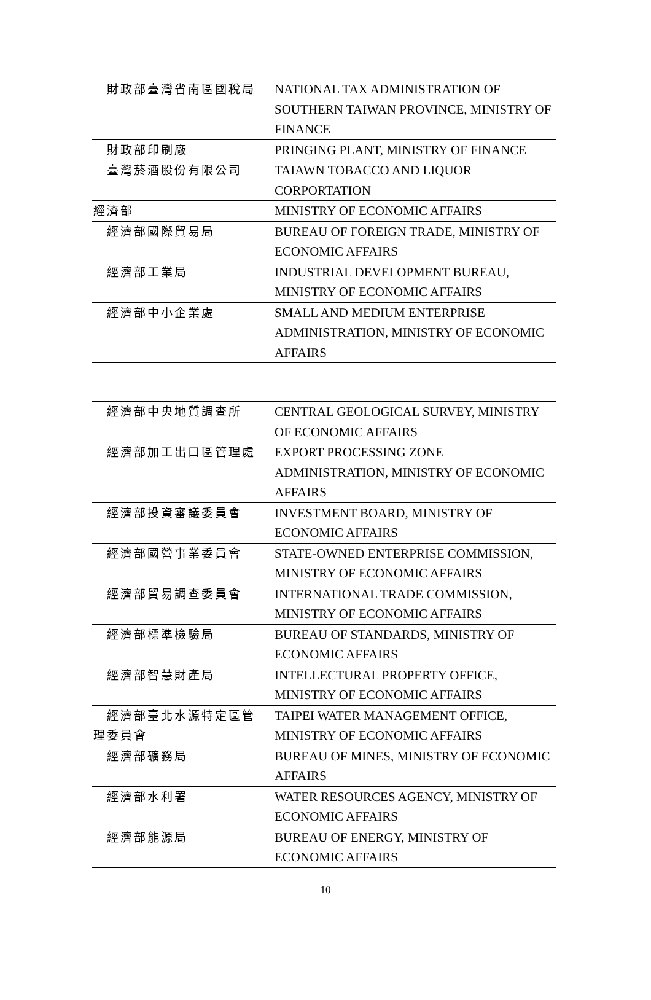| 財政部臺灣省南區國稅局 | NATIONAL TAX ADMINISTRATION OF SOUTHERN TAIWAN PROVINCE, MINISTRY OF FINANCE |
| 財政部印刷廠 | PRINGING PLANT, MINISTRY OF FINANCE |
| 臺灣菸酒股份有限公司 | TAIAWN TOBACCO AND LIQUOR CORPORTATION |
| 經濟部 | MINISTRY OF ECONOMIC AFFAIRS |
| 經濟部國際貿易局 | BUREAU OF FOREIGN TRADE, MINISTRY OF ECONOMIC AFFAIRS |
| 經濟部工業局 | INDUSTRIAL DEVELOPMENT BUREAU, MINISTRY OF ECONOMIC AFFAIRS |
| 經濟部中小企業處 | SMALL AND MEDIUM ENTERPRISE ADMINISTRATION, MINISTRY OF ECONOMIC AFFAIRS |
| 經濟部中央地質調查所 | CENTRAL GEOLOGICAL SURVEY, MINISTRY OF ECONOMIC AFFAIRS |
| 經濟部加工出口區管理處 | EXPORT PROCESSING ZONE ADMINISTRATION, MINISTRY OF ECONOMIC AFFAIRS |
| 經濟部投資審議委員會 | INVESTMENT BOARD, MINISTRY OF ECONOMIC AFFAIRS |
| 經濟部國營事業委員會 | STATE-OWNED ENTERPRISE COMMISSION, MINISTRY OF ECONOMIC AFFAIRS |
| 經濟部貿易調查委員會 | INTERNATIONAL TRADE COMMISSION, MINISTRY OF ECONOMIC AFFAIRS |
| 經濟部標準檢驗局 | BUREAU OF STANDARDS, MINISTRY OF ECONOMIC AFFAIRS |
| 經濟部智慧財產局 | INTELLECTURAL PROPERTY OFFICE, MINISTRY OF ECONOMIC AFFAIRS |
| 經濟部臺北水源特定區管 理委員會 | TAIPEI WATER MANAGEMENT OFFICE, MINISTRY OF ECONOMIC AFFAIRS |
| 經濟部礦務局 | BUREAU OF MINES, MINISTRY OF ECONOMIC AFFAIRS |
| 經濟部水利署 | WATER RESOURCES AGENCY, MINISTRY OF ECONOMIC AFFAIRS |
| 經濟部能源局 | BUREAU OF ENERGY, MINISTRY OF ECONOMIC AFFAIRS |
10